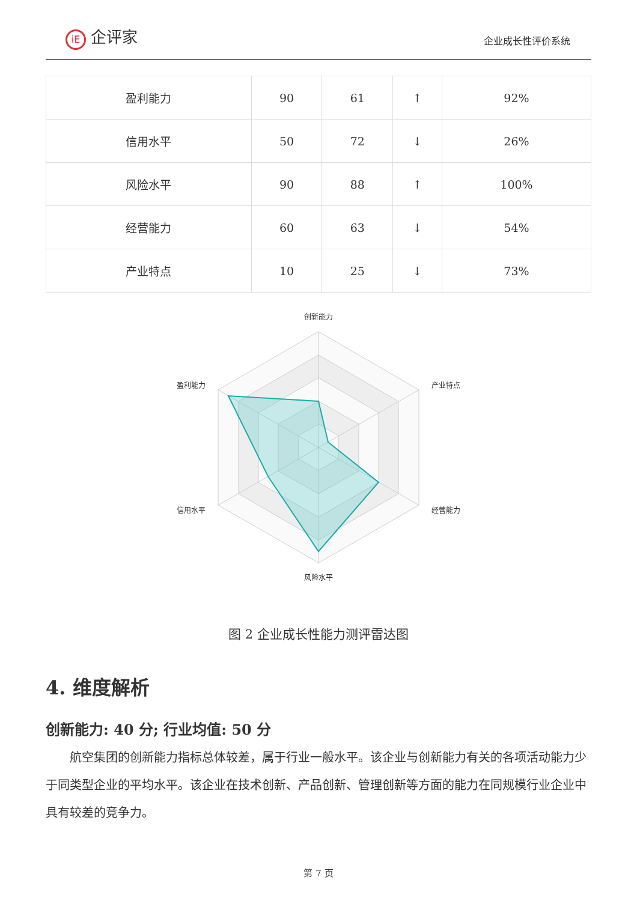iE 企评家
企业成长性评价系统
| 盈利能力 | 90 | 61 | ↑ | 92% |
| 信用水平 | 50 | 72 | ↓ | 26% |
| 风险水平 | 90 | 88 | ↑ | 100% |
| 经营能力 | 60 | 63 | ↓ | 54% |
| 产业特点 | 10 | 25 | ↓ | 73% |
创新能力
产业特点
经营能力
风险水平
信用水平
盈利能力
图 2 企业成长性能力测评雷达图
4. 维度解析
创新能力: 40 分; 行业均值: 50 分
航空集团的创新能力指标总体较差，属于行业一般水平。该企业与创新能力有关的各项活动能力少于同类型企业的平均水平。该企业在技术创新、产品创新、管理创新等方面的能力在同规模行业企业中具有较差的竞争力。
第 7 页